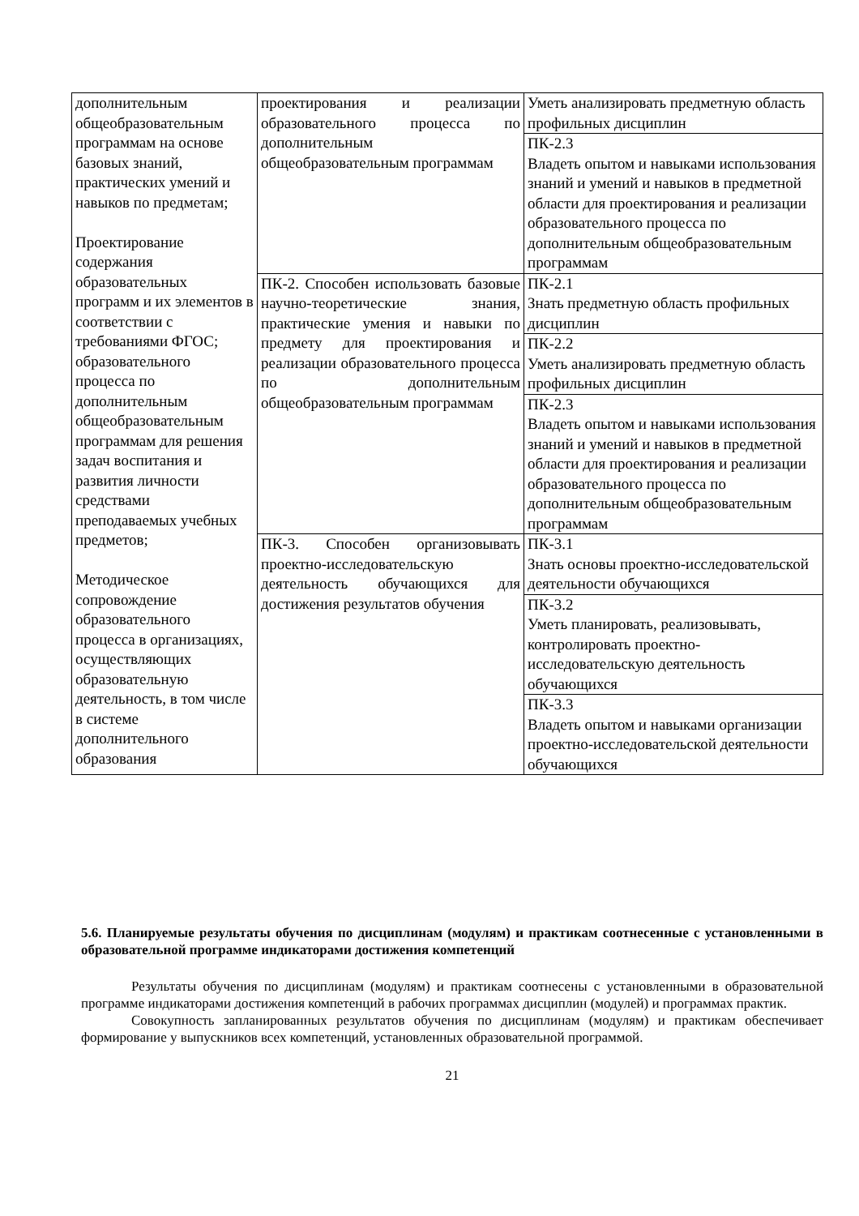| дополнительным общеобразовательным программам на основе базовых знаний, практических умений и навыков по предметам; Проектирование содержания образовательных программ и их элементов в соответствии с требованиями ФГОС; образовательного процесса по дополнительным общеобразовательным программам для решения задач воспитания и развития личности средствами преподаваемых учебных предметов; Методическое сопровождение образовательного процесса в организациях, осуществляющих образовательную деятельность, в том числе в системе дополнительного образования | проектирования и реализации образовательного процесса по дополнительным общеобразовательным программам | Уметь анализировать предметную область профильных дисциплин |
| | | ПК-2.3 Владеть опытом и навыками использования знаний и умений и навыков в предметной области для проектирования и реализации образовательного процесса по дополнительным общеобразовательным программам |
| | ПК-2. Способен использовать базовые научно-теоретические знания, практические умения и навыки по предмету для проектирования и реализации образовательного процесса по дополнительным общеобразовательным программам | ПК-2.1 Знать предметную область профильных дисциплин |
| | | ПК-2.2 Уметь анализировать предметную область профильных дисциплин |
| | | ПК-2.3 Владеть опытом и навыками использования знаний и умений и навыков в предметной области для проектирования и реализации образовательного процесса по дополнительным общеобразовательным программам |
| | ПК-3. Способен организовывать проектно-исследовательскую деятельность обучающихся для достижения результатов обучения | ПК-3.1 Знать основы проектно-исследовательской деятельности обучающихся |
| | | ПК-3.2 Уметь планировать, реализовывать, контролировать проектно-исследовательскую деятельность обучающихся |
| | | ПК-3.3 Владеть опытом и навыками организации проектно-исследовательской деятельности обучающихся |
5.6. Планируемые результаты обучения по дисциплинам (модулям) и практикам соотнесенные с установленными в образовательной программе индикаторами достижения компетенций
Результаты обучения по дисциплинам (модулям) и практикам соотнесены с установленными в образовательной программе индикаторами достижения компетенций в рабочих программах дисциплин (модулей) и программах практик.
Совокупность запланированных результатов обучения по дисциплинам (модулям) и практикам обеспечивает формирование у выпускников всех компетенций, установленных образовательной программой.
21